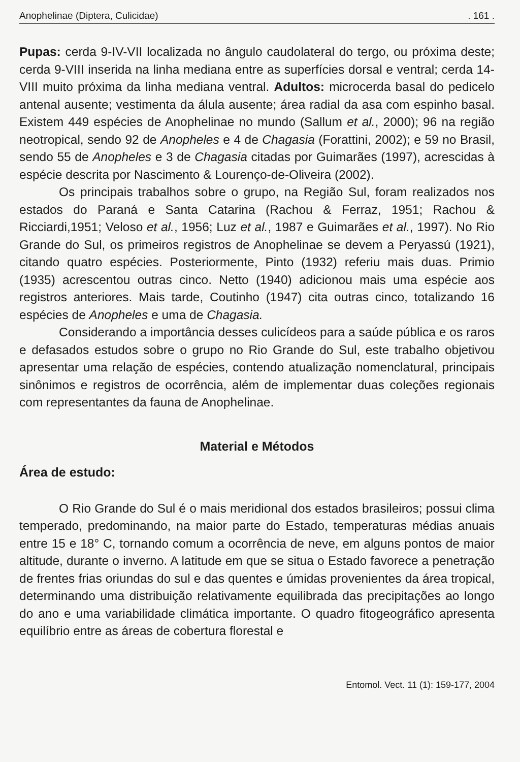Anophelinae (Diptera, Culicidae). 161 .
Pupas: cerda 9-IV-VII localizada no ângulo caudolateral do tergo, ou próxima deste; cerda 9-VIII inserida na linha mediana entre as superfícies dorsal e ventral; cerda 14-VIII muito próxima da linha mediana ventral. Adultos: microcerda basal do pedicelo antenal ausente; vestimenta da álula ausente; área radial da asa com espinho basal. Existem 449 espécies de Anophelinae no mundo (Sallum et al., 2000); 96 na região neotropical, sendo 92 de Anopheles e 4 de Chagasia (Forattini, 2002); e 59 no Brasil, sendo 55 de Anopheles e 3 de Chagasia citadas por Guimarães (1997), acrescidas à espécie descrita por Nascimento & Lourenço-de-Oliveira (2002).
Os principais trabalhos sobre o grupo, na Região Sul, foram realizados nos estados do Paraná e Santa Catarina (Rachou & Ferraz, 1951; Rachou & Ricciardi,1951; Veloso et al., 1956; Luz et al., 1987 e Guimarães et al., 1997). No Rio Grande do Sul, os primeiros registros de Anophelinae se devem a Peryassú (1921), citando quatro espécies. Posteriormente, Pinto (1932) referiu mais duas. Primio (1935) acrescentou outras cinco. Netto (1940) adicionou mais uma espécie aos registros anteriores. Mais tarde, Coutinho (1947) cita outras cinco, totalizando 16 espécies de Anopheles e uma de Chagasia.
Considerando a importância desses culicídeos para a saúde pública e os raros e defasados estudos sobre o grupo no Rio Grande do Sul, este trabalho objetivou apresentar uma relação de espécies, contendo atualização nomenclatural, principais sinônimos e registros de ocorrência, além de implementar duas coleções regionais com representantes da fauna de Anophelinae.
Material e Métodos
Área de estudo:
O Rio Grande do Sul é o mais meridional dos estados brasileiros; possui clima temperado, predominando, na maior parte do Estado, temperaturas médias anuais entre 15 e 18° C, tornando comum a ocorrência de neve, em alguns pontos de maior altitude, durante o inverno. A latitude em que se situa o Estado favorece a penetração de frentes frias oriundas do sul e das quentes e úmidas provenientes da área tropical, determinando uma distribuição relativamente equilibrada das precipitações ao longo do ano e uma variabilidade climática importante. O quadro fitogeográfico apresenta equilíbrio entre as áreas de cobertura florestal e
Entomol. Vect. 11 (1): 159-177, 2004